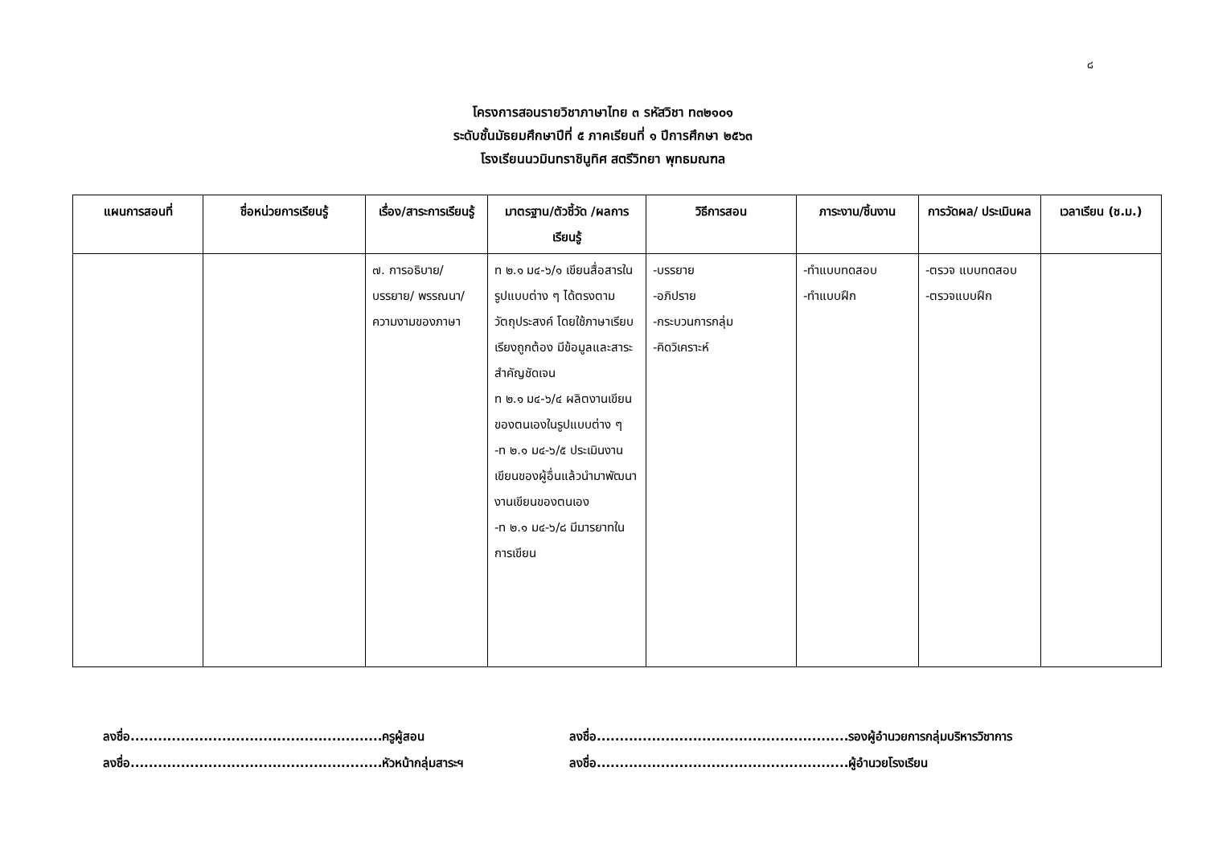๘
โครงการสอนรายวิชาภาษาไทย ๓ รหัสวิชา ท๓๒๑๐๑
ระดับชั้นมัธยมศึกษาปีที่ ๕ ภาคเรียนที่ ๑ ปีการศึกษา ๒๕๖๓
โรงเรียนนวมินทราชินูทิศ สตรีวิทยา พุทธมณฑล
| แผนการสอนที่ | ชื่อหน่วยการเรียนรู้ | เรื่อง/สาระการเรียนรู้ | มาตรฐาน/ตัวชี้วัด /ผลการเรียนรู้ | วิธีการสอน | ภาระงาน/ชิ้นงาน | การวัดผล/ ประเมินผล | เวลาเรียน (ช.ม.) |
| --- | --- | --- | --- | --- | --- | --- | --- |
| | | ๗. การอธิบาย/ บรรยาย/ พรรณนา/ความงามของภาษา | ท ๒.๑ ม๔-๖/๑ เขียนสื่อสารในรูปแบบต่าง ๆ ได้ตรงตามวัตถุประสงค์ โดยใช้ภาษาเรียบเรียงถูกต้อง มีข้อมูลและสาระสำคัญชัดเจน ท ๒.๑ ม๔-๖/๔ ผลิตงานเขียนของตนเองในรูปแบบต่าง ๆ -ท ๒.๑ ม๔-๖/๕ ประเมินงานเขียนของผู้อื่นแล้วนำมาพัฒนางานเขียนของตนเอง -ท ๒.๑ ม๔-๖/๘ มีมารยาทในการเขียน | -บรรยาย -อภิปราย -กระบวนการกลุ่ม -คิดวิเคราะห์ | -ทำแบบทดสอบ -ทำแบบฝึก | -ตรวจ แบบทดสอบ -ตรวจแบบฝึก | |
ลงชื่อ.......................................................ครูผู้สอน
ลงชื่อ.......................................................หัวหน้ากลุ่มสาระฯ
ลงชื่อ.......................................................รองผู้อำนวยการกลุ่มบริหารวิชาการ
ลงชื่อ.......................................................ผู้อำนวยโรงเรียน